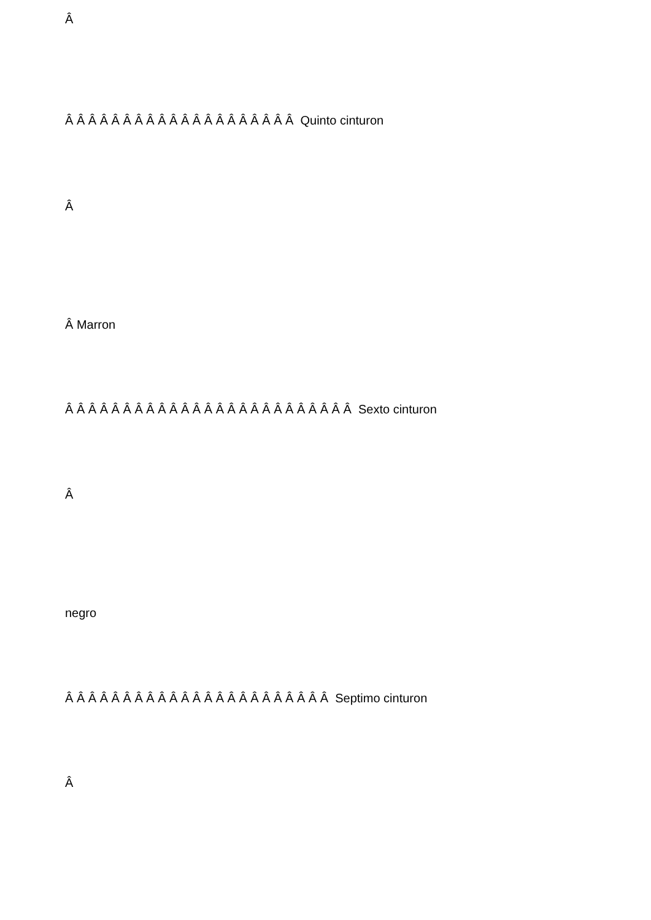Â
Â Â Â Â Â Â Â Â Â Â Â Â Â Â Â Â Â Â Â Â Quinto cinturon
Â
Â Marron
Â Â Â Â Â Â Â Â Â Â Â Â Â Â Â Â Â Â Â Â Â Â Â Â Â Sexto cinturon
Â
negro
Â Â Â Â Â Â Â Â Â Â Â Â Â Â Â Â Â Â Â Â Â Â Â Septimo cinturon
Â